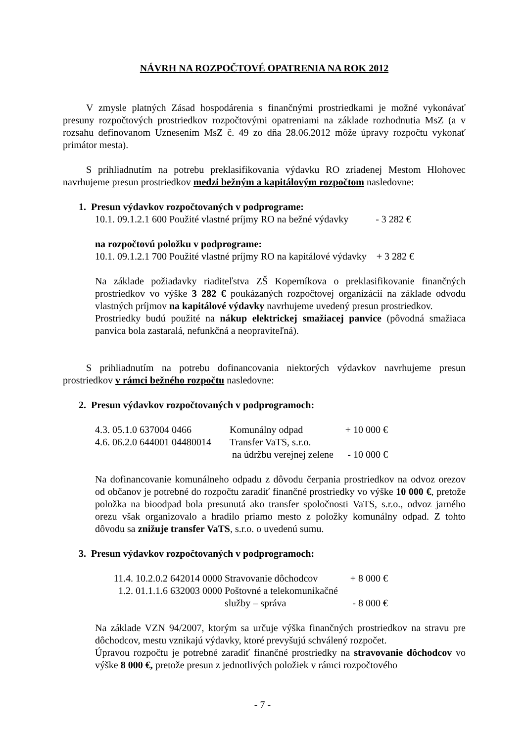NÁVRH NA ROZPOČTOVÉ OPATRENIA NA ROK 2012
V zmysle platných Zásad hospodárenia s finančnými prostriedkami je možné vykonávať presuny rozpočtových prostriedkov rozpočtovými opatreniami na základe rozhodnutia MsZ (a v rozsahu definovanom Uznesením MsZ č. 49 zo dňa 28.06.2012 môže úpravy rozpočtu vykonať primátor mesta).
S prihliadnutím na potrebu preklasifikovania výdavku RO zriadenej Mestom Hlohovec navrhujeme presun prostriedkov medzi bežným a kapitálovým rozpočtom nasledovne:
1. Presun výdavkov rozpočtovaných v podprograme:
10.1. 09.1.2.1 600 Použité vlastné príjmy RO na bežné výdavky - 3 282 €
na rozpočtovú položku v podprograme:
10.1. 09.1.2.1 700 Použité vlastné príjmy RO na kapitálové výdavky + 3 282 €
Na základe požiadavky riaditeľstva ZŠ Koperníkova o preklasifikovanie finančných prostriedkov vo výške 3 282 € poukázaných rozpočtovej organizácií na základe odvodu vlastných príjmov na kapitálové výdavky navrhujeme uvedený presun prostriedkov.
Prostriedky budú použité na nákup elektrickej smažiacej panvice (pôvodná smažiaca panvica bola zastaralá, nefunkčná a neopraviteľná).
S prihliadnutím na potrebu dofinancovania niektorých výdavkov navrhujeme presun prostriedkov v rámci bežného rozpočtu nasledovne:
2. Presun výdavkov rozpočtovaných v podprogramoch:
| 4.3. 05.1.0 637004 0466 | Komunálny odpad | + 10 000 € |
| 4.6. 06.2.0 644001 04480014 | Transfer VaTS, s.r.o. | |
| | na údržbu verejnej zelene | - 10 000 € |
Na dofinancovanie komunálneho odpadu z dôvodu čerpania prostriedkov na odvoz orezov od občanov je potrebné do rozpočtu zaradiť finančné prostriedky vo výške 10 000 €, pretože položka na bioodpad bola presunutá ako transfer spoločnosti VaTS, s.r.o., odvoz jarného orezu však organizovalo a hradilo priamo mesto z položky komunálny odpad. Z tohto dôvodu sa znižuje transfer VaTS, s.r.o. o uvedenú sumu.
3. Presun výdavkov rozpočtovaných v podprogramoch:
| 11.4. 10.2.0.2 642014 0000 | Stravovanie dôchodcov | + 8 000 € |
| 1.2. 01.1.1.6 632003 0000 | Poštovné a telekomunikačné | |
| | služby – správa | - 8 000 € |
Na základe VZN 94/2007, ktorým sa určuje výška finančných prostriedkov na stravu pre dôchodcov, mestu vznikajú výdavky, ktoré prevyšujú schválený rozpočet.
Úpravou rozpočtu je potrebné zaradiť finančné prostriedky na stravovanie dôchodcov vo výške 8 000 €, pretože presun z jednotlivých položiek v rámci rozpočtového
- 7 -